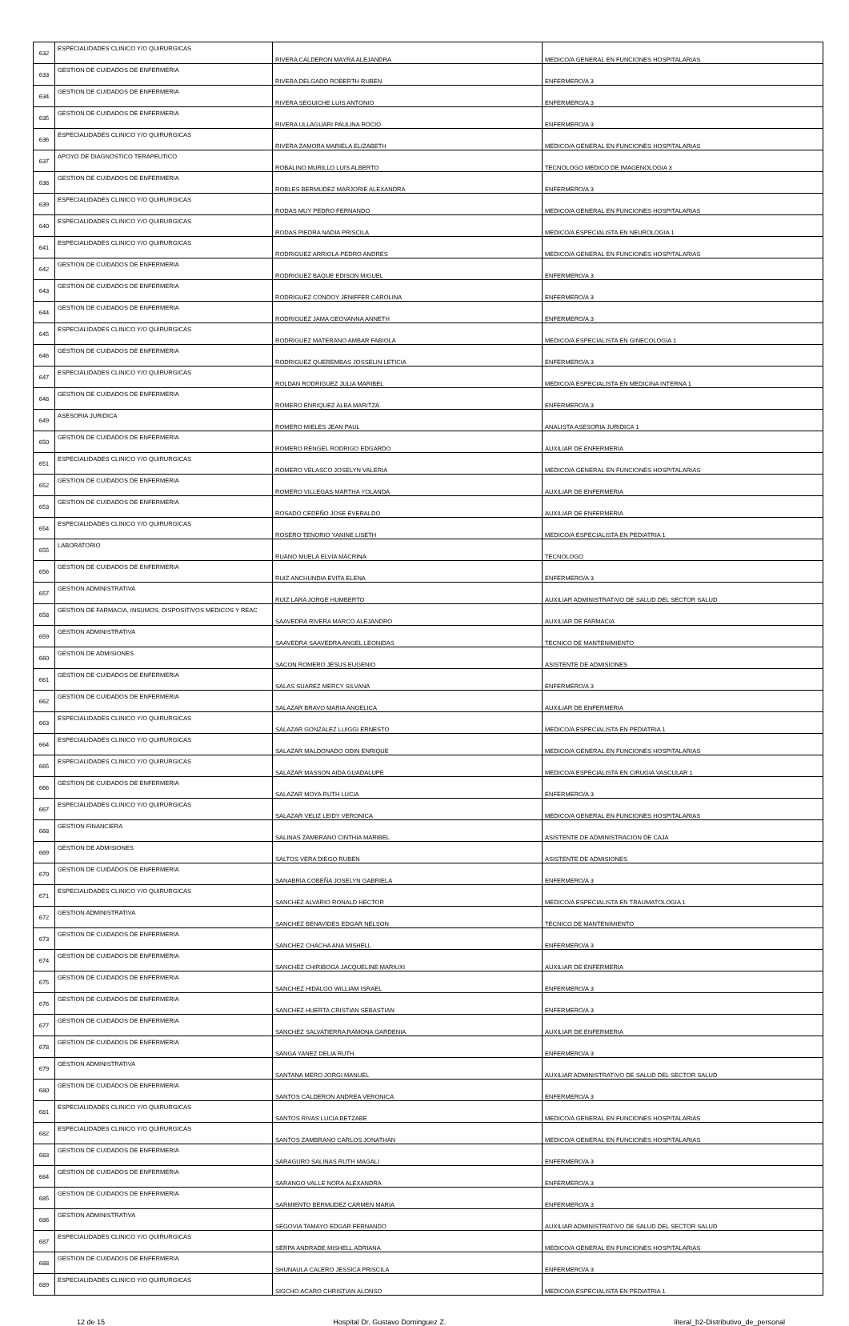| 632 | ESPECIALIDADES CLINICO Y/O QUIRURGICAS | RIVERA CALDERON MAYRA ALEJANDRA | MEDICO/A GENERAL EN FUNCIONES HOSPITALARIAS |
| 633 | GESTION DE CUIDADOS DE ENFERMERIA | RIVERA DELGADO ROBERTH RUBEN | ENFERMERO/A 3 |
| 634 | GESTION DE CUIDADOS DE ENFERMERIA | RIVERA SEGUICHE LUIS ANTONIO | ENFERMERO/A 3 |
| 635 | GESTION DE CUIDADOS DE ENFERMERIA | RIVERA ULLAGUARI PAULINA ROCIO | ENFERMERO/A 3 |
| 636 | ESPECIALIDADES CLINICO Y/O QUIRURGICAS | RIVERA ZAMORA MARIELA ELIZABETH | MEDICO/A GENERAL EN FUNCIONES HOSPITALARIAS |
| 637 | APOYO DE DIAGNOSTICO TERAPEUTICO | ROBALINO MURILLO LUIS ALBERTO | TECNOLOGO MEDICO DE IMAGENOLOGIA 3 |
| 638 | GESTION DE CUIDADOS DE ENFERMERIA | ROBLES BERMUDEZ MARJORIE ALEXANDRA | ENFERMERO/A 3 |
| 639 | ESPECIALIDADES CLINICO Y/O QUIRURGICAS | RODAS MUY PEDRO FERNANDO | MEDICO/A GENERAL EN FUNCIONES HOSPITALARIAS |
| 640 | ESPECIALIDADES CLINICO Y/O QUIRURGICAS | RODAS PIEDRA NADIA PRISCILA | MEDICO/A ESPECIALISTA EN NEUROLOGIA 1 |
| 641 | ESPECIALIDADES CLINICO Y/O QUIRURGICAS | RODRIGUEZ ARRIOLA PEDRO ANDRES | MEDICO/A GENERAL EN FUNCIONES HOSPITALARIAS |
| 642 | GESTION DE CUIDADOS DE ENFERMERIA | RODRIGUEZ BAQUE EDISON MIGUEL | ENFERMERO/A 3 |
| 643 | GESTION DE CUIDADOS DE ENFERMERIA | RODRIGUEZ CONDOY JENIFFER CAROLINA | ENFERMERO/A 3 |
| 644 | GESTION DE CUIDADOS DE ENFERMERIA | RODRIGUEZ JAMA GEOVANNA ANNETH | ENFERMERO/A 3 |
| 645 | ESPECIALIDADES CLINICO Y/O QUIRURGICAS | RODRIGUEZ MATERANO AMBAR FABIOLA | MEDICO/A ESPECIALISTA EN GINECOLOGIA 1 |
| 646 | GESTION DE CUIDADOS DE ENFERMERIA | RODRIGUEZ QUEREMBAS JOSSELIN LETICIA | ENFERMERO/A 3 |
| 647 | ESPECIALIDADES CLINICO Y/O QUIRURGICAS | ROLDAN RODRIGUEZ JULIA MARIBEL | MEDICO/A ESPECIALISTA EN MEDICINA INTERNA 1 |
| 648 | GESTION DE CUIDADOS DE ENFERMERIA | ROMERO ENRIQUEZ ALBA MARITZA | ENFERMERO/A 3 |
| 649 | ASESORIA JURIDICA | ROMERO MIELES JEAN PAUL | ANALISTA ASESORIA JURIDICA 1 |
| 650 | GESTION DE CUIDADOS DE ENFERMERIA | ROMERO RENGEL RODRIGO EDGARDO | AUXILIAR DE ENFERMERIA |
| 651 | ESPECIALIDADES CLINICO Y/O QUIRURGICAS | ROMERO VELASCO JOSELYN VALERIA | MEDICO/A GENERAL EN FUNCIONES HOSPITALARIAS |
| 652 | GESTION DE CUIDADOS DE ENFERMERIA | ROMERO VILLEGAS MARTHA YOLANDA | AUXILIAR DE ENFERMERIA |
| 653 | GESTION DE CUIDADOS DE ENFERMERIA | ROSADO CEDEÑO JOSE EVERALDO | AUXILIAR DE ENFERMERIA |
| 654 | ESPECIALIDADES CLINICO Y/O QUIRURGICAS | ROSERO TENORIO YANINE LISETH | MEDICO/A ESPECIALISTA EN PEDIATRIA 1 |
| 655 | LABORATORIO | RUANO MUELA ELVIA MACRINA | TECNOLOGO |
| 656 | GESTION DE CUIDADOS DE ENFERMERIA | RUIZ ANCHUNDIA EVITA ELENA | ENFERMERO/A 3 |
| 657 | GESTION ADMINISTRATIVA | RUIZ LARA JORGE HUMBERTO | AUXILIAR ADMINISTRATIVO DE SALUD DEL SECTOR SALUD |
| 658 | GESTION DE FARMACIA, INSUMOS, DISPOSITIVOS MEDICOS Y REAC | SAAVEDRA RIVERA MARCO ALEJANDRO | AUXILIAR DE FARMACIA |
| 659 | GESTION ADMINISTRATIVA | SAAVEDRA SAAVEDRA ANGEL LEONIDAS | TECNICO DE MANTENIMIENTO |
| 660 | GESTION DE ADMISIONES | SACON ROMERO JESUS EUGENIO | ASISTENTE DE ADMISIONES |
| 661 | GESTION DE CUIDADOS DE ENFERMERIA | SALAS SUAREZ MERCY SILVANA | ENFERMERO/A 3 |
| 662 | GESTION DE CUIDADOS DE ENFERMERIA | SALAZAR BRAVO MARIA ANGELICA | AUXILIAR DE ENFERMERIA |
| 663 | ESPECIALIDADES CLINICO Y/O QUIRURGICAS | SALAZAR GONZALEZ LUIGGI ERNESTO | MEDICO/A ESPECIALISTA EN PEDIATRIA 1 |
| 664 | ESPECIALIDADES CLINICO Y/O QUIRURGICAS | SALAZAR MALDONADO ODIN ENRIQUE | MEDICO/A GENERAL EN FUNCIONES HOSPITALARIAS |
| 665 | ESPECIALIDADES CLINICO Y/O QUIRURGICAS | SALAZAR MASSON AIDA GUADALUPE | MEDICO/A ESPECIALISTA EN CIRUGIA VASCULAR 1 |
| 666 | GESTION DE CUIDADOS DE ENFERMERIA | SALAZAR MOYA RUTH LUCIA | ENFERMERO/A 3 |
| 667 | ESPECIALIDADES CLINICO Y/O QUIRURGICAS | SALAZAR VELIZ LEIDY VERONICA | MEDICO/A GENERAL EN FUNCIONES HOSPITALARIAS |
| 668 | GESTION FINANCIERA | SALINAS ZAMBRANO CINTHIA MARIBEL | ASISTENTE DE ADMINISTRACION DE CAJA |
| 669 | GESTION DE ADMISIONES | SALTOS VERA DIEGO RUBEN | ASISTENTE DE ADMISIONES |
| 670 | GESTION DE CUIDADOS DE ENFERMERIA | SANABRIA COBEÑA JOSELYN GABRIELA | ENFERMERO/A 3 |
| 671 | ESPECIALIDADES CLINICO Y/O QUIRURGICAS | SANCHEZ ALVARIO RONALD HECTOR | MEDICO/A ESPECIALISTA EN TRAUMATOLOGIA 1 |
| 672 | GESTION ADMINISTRATIVA | SANCHEZ BENAVIDES EDGAR NELSON | TECNICO DE MANTENIMIENTO |
| 673 | GESTION DE CUIDADOS DE ENFERMERIA | SANCHEZ CHACHA ANA MISHELL | ENFERMERO/A 3 |
| 674 | GESTION DE CUIDADOS DE ENFERMERIA | SANCHEZ CHIRIBOGA JACQUELINE MARIUXI | AUXILIAR DE ENFERMERIA |
| 675 | GESTION DE CUIDADOS DE ENFERMERIA | SANCHEZ HIDALGO WILLIAM ISRAEL | ENFERMERO/A 3 |
| 676 | GESTION DE CUIDADOS DE ENFERMERIA | SANCHEZ HUERTA CRISTIAN SEBASTIAN | ENFERMERO/A 3 |
| 677 | GESTION DE CUIDADOS DE ENFERMERIA | SANCHEZ SALVATIERRA RAMONA GARDENIA | AUXILIAR DE ENFERMERIA |
| 678 | GESTION DE CUIDADOS DE ENFERMERIA | SANGA YANEZ DELIA RUTH | ENFERMERO/A 3 |
| 679 | GESTION ADMINISTRATIVA | SANTANA MERO JORGI MANUEL | AUXILIAR ADMINISTRATIVO DE SALUD DEL SECTOR SALUD |
| 680 | GESTION DE CUIDADOS DE ENFERMERIA | SANTOS CALDERON ANDREA VERONICA | ENFERMERO/A 3 |
| 681 | ESPECIALIDADES CLINICO Y/O QUIRURGICAS | SANTOS RIVAS LUCIA BETZABE | MEDICO/A GENERAL EN FUNCIONES HOSPITALARIAS |
| 682 | ESPECIALIDADES CLINICO Y/O QUIRURGICAS | SANTOS ZAMBRANO CARLOS JONATHAN | MEDICO/A GENERAL EN FUNCIONES HOSPITALARIAS |
| 683 | GESTION DE CUIDADOS DE ENFERMERIA | SARAGURO SALINAS RUTH MAGALI | ENFERMERO/A 3 |
| 684 | GESTION DE CUIDADOS DE ENFERMERIA | SARANGO VALLE NORA ALEXANDRA | ENFERMERO/A 3 |
| 685 | GESTION DE CUIDADOS DE ENFERMERIA | SARMIENTO BERMUDEZ CARMEN MARIA | ENFERMERO/A 3 |
| 686 | GESTION ADMINISTRATIVA | SEGOVIA TAMAYO EDGAR FERNANDO | AUXILIAR ADMINISTRATIVO DE SALUD DEL SECTOR SALUD |
| 687 | ESPECIALIDADES CLINICO Y/O QUIRURGICAS | SERPA ANDRADE MISHELL ADRIANA | MEDICO/A GENERAL EN FUNCIONES HOSPITALARIAS |
| 688 | GESTION DE CUIDADOS DE ENFERMERIA | SHUNAULA CALERO JESSICA PRISCILA | ENFERMERO/A 3 |
| 689 | ESPECIALIDADES CLINICO Y/O QUIRURGICAS | SIGCHO ACARO CHRISTIAN ALONSO | MEDICO/A ESPECIALISTA EN PEDIATRIA 1 |
12 de 15 Hospital Dr. Gustavo Dominguez Z. literal_b2-Distributivo_de_personal